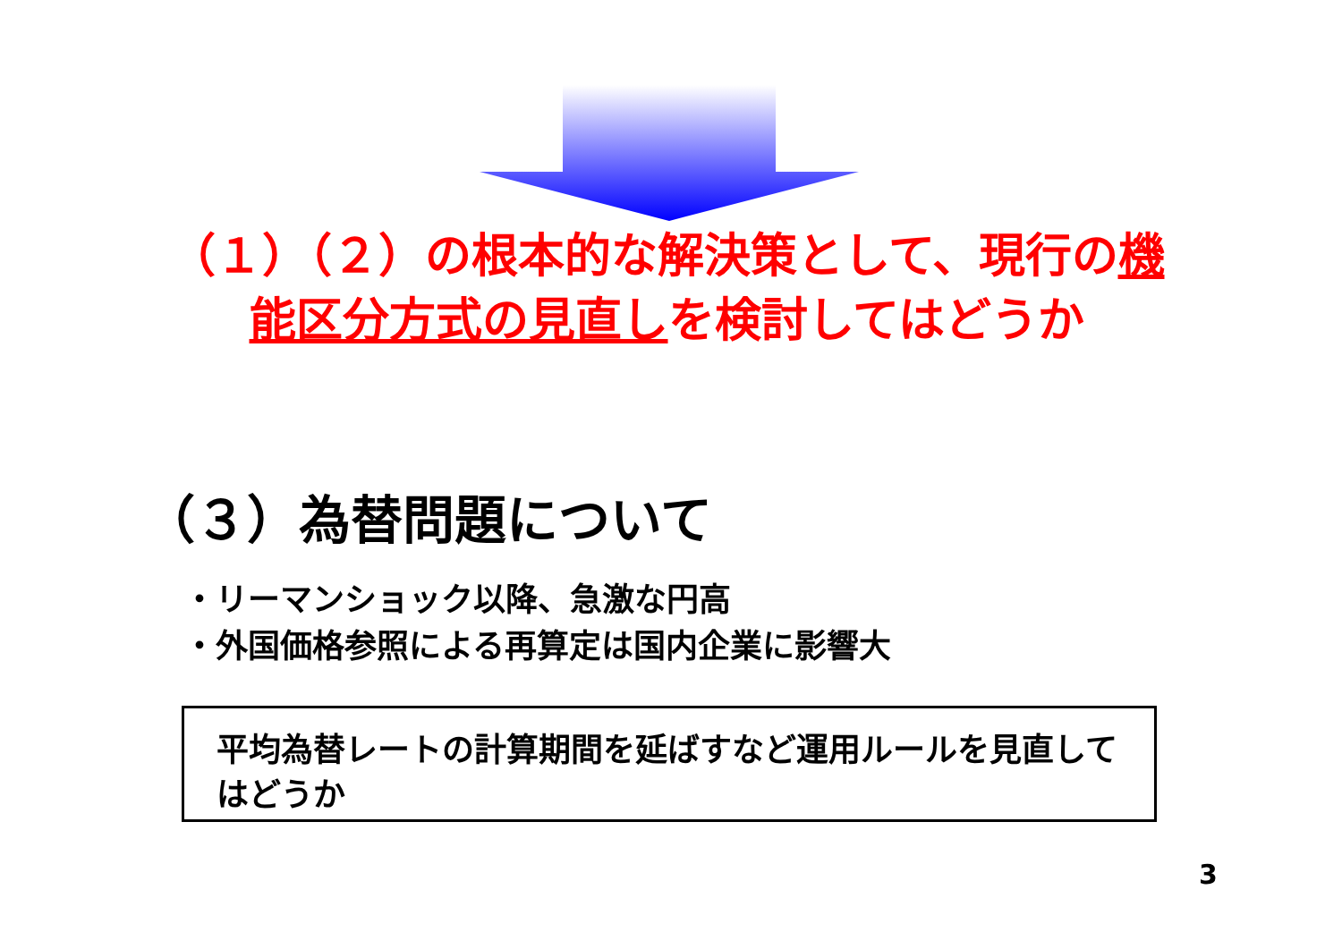（１）（２）の根本的な解決策として、現行の機能区分方式の見直しを検討してはどうか
（３）為替問題について
・リーマンショック以降、急激な円高
・外国価格参照による再算定は国内企業に影響大
平均為替レートの計算期間を延ばすなど運用ルールを見直してはどうか
3